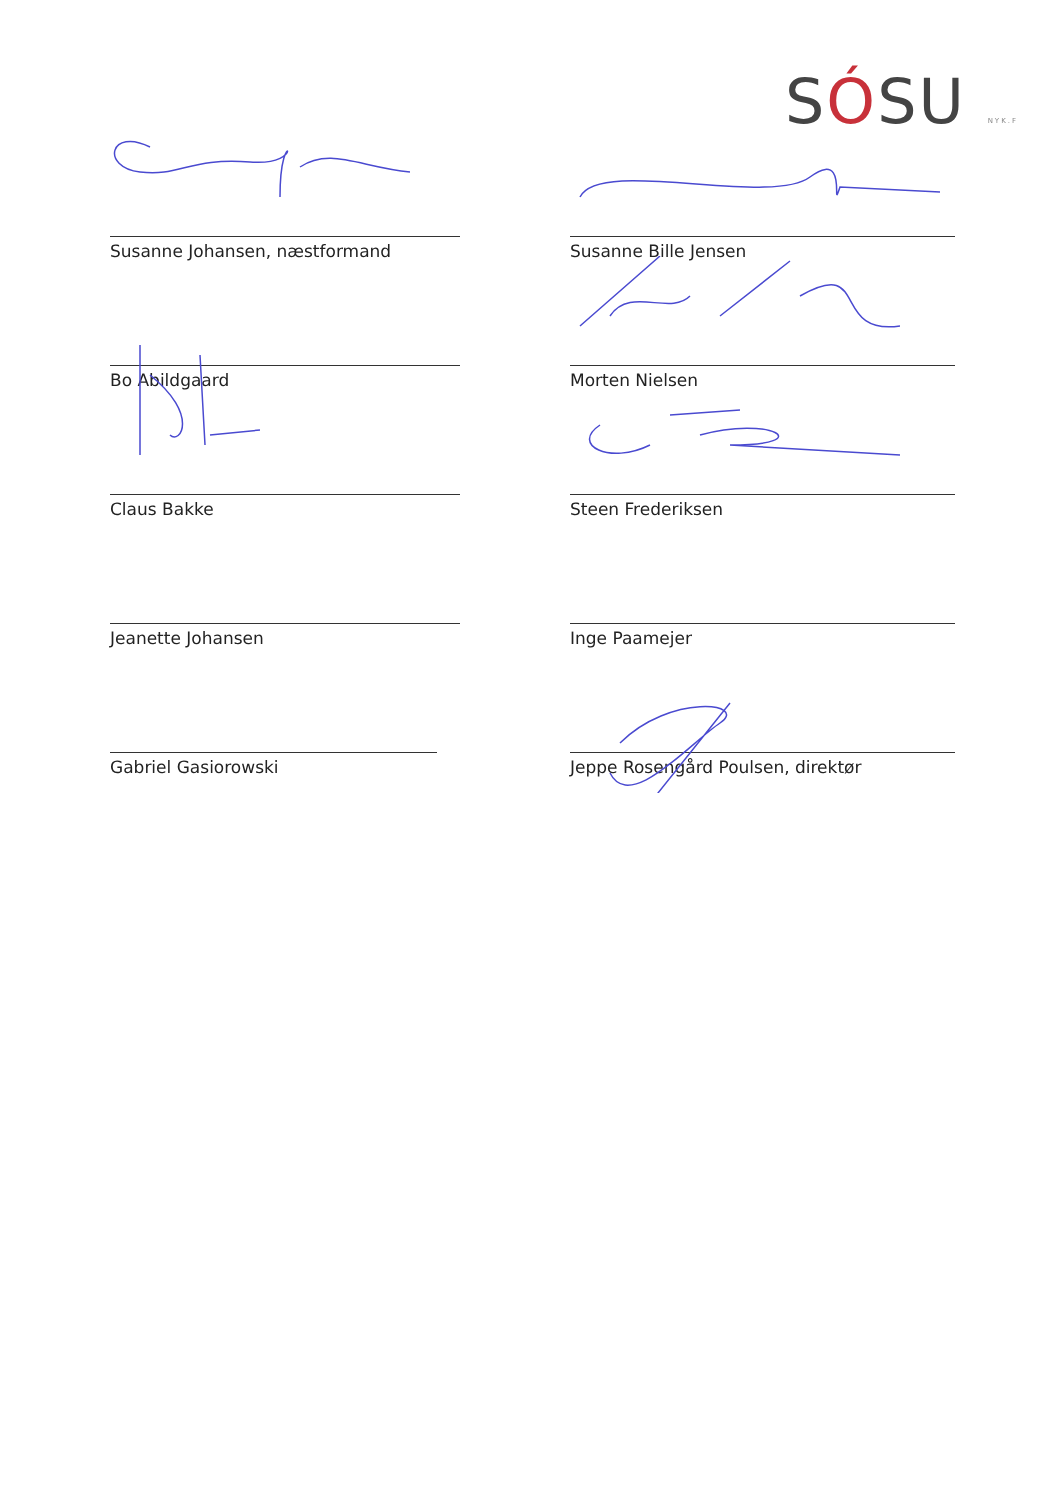SÓSU NYK.F
Susanne Johansen, næstformand
Susanne Bille Jensen
Bo Abildgaard
Morten Nielsen
Claus Bakke
Steen Frederiksen
Jeanette Johansen
Inge Paamejer
Gabriel Gasiorowski
Jeppe Rosengård Poulsen, direktør